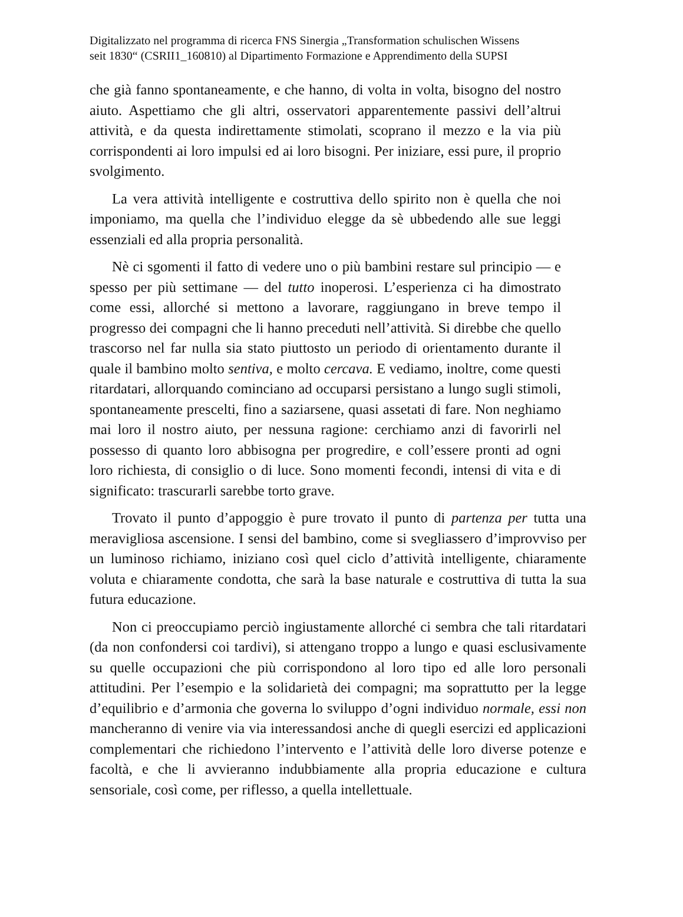Digitalizzato nel programma di ricerca FNS Sinergia „Transformation schulischen Wissens
seit 1830“ (CSRII1_160810) al Dipartimento Formazione e Apprendimento della SUPSI
che già fanno spontaneamente, e che hanno, di volta in volta, bisogno del nostro aiuto. Aspettiamo che gli altri, osservatori apparentemente passivi dell’altrui attività, e da questa indirettamente stimolati, scoprano il mezzo e la via più corrispondenti ai loro impulsi ed ai loro bisogni. Per iniziare, essi pure, il proprio svolgimento.
La vera attività intelligente e costruttiva dello spirito non è quella che noi imponiamo, ma quella che l’individuo elegge da sè ubbedendo alle sue leggi essenziali ed alla propria personalità.
Nè ci sgomenti il fatto di vedere uno o più bambini restare sul principio — e spesso per più settimane — del tutto inoperosi. L’esperienza ci ha dimostrato come essi, allorché si mettono a lavorare, raggiungano in breve tempo il progresso dei compagni che li hanno preceduti nell’attività. Si direbbe che quello trascorso nel far nulla sia stato piuttosto un periodo di orientamento durante il quale il bambino molto sentiva, e molto cercava. E vediamo, inoltre, come questi ritardatari, allorquando cominciano ad occuparsi persistano a lungo sugli stimoli, spontaneamente prescelti, fino a saziarsene, quasi assetati di fare. Non neghiamo mai loro il nostro aiuto, per nessuna ragione: cerchiamo anzi di favorirli nel possesso di quanto loro abbisogna per progredire, e coll’essere pronti ad ogni loro richiesta, di consiglio o di luce. Sono momenti fecondi, intensi di vita e di significato: trascurarli sarebbe torto grave.
Trovato il punto d’appoggio è pure trovato il punto di partenza per tutta una meravigliosa ascensione. I sensi del bambino, come si svegliassero d’improvviso per un luminoso richiamo, iniziano così quel ciclo d’attività intelligente, chiaramente voluta e chiaramente condotta, che sarà la base naturale e costruttiva di tutta la sua futura educazione.
Non ci preoccupiamo perciò ingiustamente allorché ci sembra che tali ritardatari (da non confondersi coi tardivi), si attengano troppo a lungo e quasi esclusivamente su quelle occupazioni che più corrispondono al loro tipo ed alle loro personali attitudini. Per l’esempio e la solidarietà dei compagni; ma soprattutto per la legge d’equilibrio e d’armonia che governa lo sviluppo d’ogni individuo normale, essi non mancheranno di venire via via interessandosi anche di quegli esercizi ed applicazioni complementari che richiedono l’intervento e l’attività delle loro diverse potenze e facoltà, e che li avvieranno indubbiamente alla propria educazione e cultura sensoriale, così come, per riflesso, a quella intellettuale.